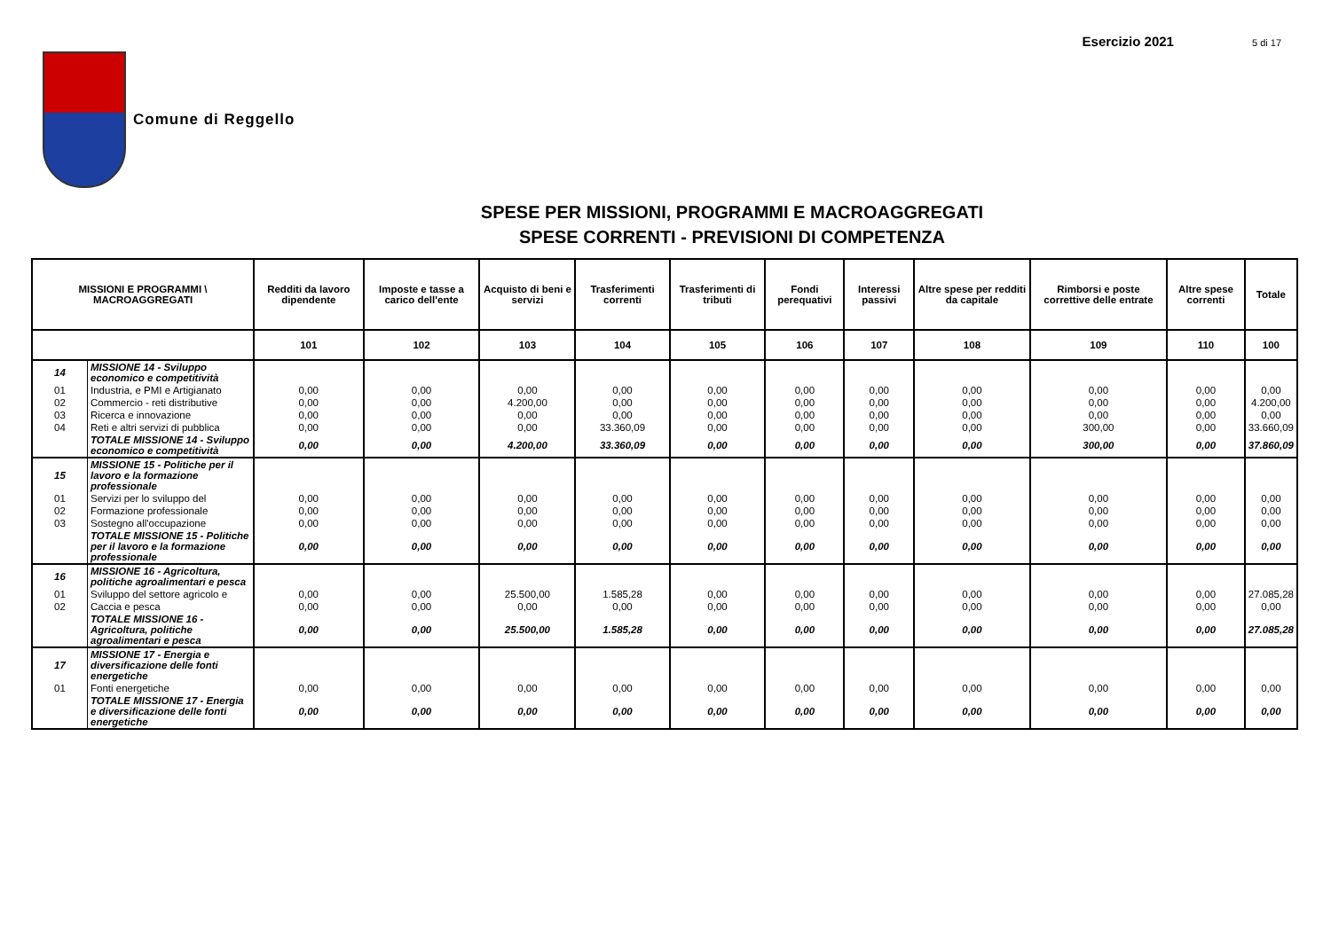Esercizio 2021 5 di 17
Comune di Reggello
SPESE PER MISSIONI, PROGRAMMI E MACROAGGREGATI
SPESE CORRENTI - PREVISIONI DI COMPETENZA
| MISSIONI E PROGRAMMI \ MACROAGGREGATI | | Redditi da lavoro dipendente | Imposte e tasse a carico dell'ente | Acquisto di beni e servizi | Trasferimenti correnti | Trasferimenti di tributi | Fondi perequativi | Interessi passivi | Altre spese per redditi da capitale | Rimborsi e poste correttive delle entrate | Altre spese correnti | Totale |
| --- | --- | --- | --- | --- | --- | --- | --- | --- | --- | --- | --- | --- |
| | | 101 | 102 | 103 | 104 | 105 | 106 | 107 | 108 | 109 | 110 | 100 |
| 14 | MISSIONE 14 - Sviluppo economico e competitività | | | | | | | | | | | |
| 01 | Industria, e PMI e Artigianato | 0,00 | 0,00 | 0,00 | 0,00 | 0,00 | 0,00 | 0,00 | 0,00 | 0,00 | 0,00 | 0,00 |
| 02 | Commercio - reti distributive | 0,00 | 0,00 | 4.200,00 | 0,00 | 0,00 | 0,00 | 0,00 | 0,00 | 0,00 | 0,00 | 4.200,00 |
| 03 | Ricerca e innovazione | 0,00 | 0,00 | 0,00 | 0,00 | 0,00 | 0,00 | 0,00 | 0,00 | 0,00 | 0,00 | 0,00 |
| 04 | Reti e altri servizi di pubblica | 0,00 | 0,00 | 0,00 | 33.360,09 | 0,00 | 0,00 | 0,00 | 0,00 | 300,00 | 0,00 | 33.660,09 |
| | TOTALE MISSIONE 14 - Sviluppo economico e competitività | 0,00 | 0,00 | 4.200,00 | 33.360,09 | 0,00 | 0,00 | 0,00 | 0,00 | 300,00 | 0,00 | 37.860,09 |
| 15 | MISSIONE 15 - Politiche per il lavoro e la formazione professionale | | | | | | | | | | | |
| 01 | Servizi per lo sviluppo del | 0,00 | 0,00 | 0,00 | 0,00 | 0,00 | 0,00 | 0,00 | 0,00 | 0,00 | 0,00 | 0,00 |
| 02 | Formazione professionale | 0,00 | 0,00 | 0,00 | 0,00 | 0,00 | 0,00 | 0,00 | 0,00 | 0,00 | 0,00 | 0,00 |
| 03 | Sostegno all'occupazione | 0,00 | 0,00 | 0,00 | 0,00 | 0,00 | 0,00 | 0,00 | 0,00 | 0,00 | 0,00 | 0,00 |
| | TOTALE MISSIONE 15 - Politiche per il lavoro e la formazione professionale | 0,00 | 0,00 | 0,00 | 0,00 | 0,00 | 0,00 | 0,00 | 0,00 | 0,00 | 0,00 | 0,00 |
| 16 | MISSIONE 16 - Agricoltura, politiche agroalimentari e pesca | | | | | | | | | | | |
| 01 | Sviluppo del settore agricolo e | 0,00 | 0,00 | 25.500,00 | 1.585,28 | 0,00 | 0,00 | 0,00 | 0,00 | 0,00 | 0,00 | 27.085,28 |
| 02 | Caccia e pesca | 0,00 | 0,00 | 0,00 | 0,00 | 0,00 | 0,00 | 0,00 | 0,00 | 0,00 | 0,00 | 0,00 |
| | TOTALE MISSIONE 16 - Agricoltura, politiche agroalimentari e pesca | 0,00 | 0,00 | 25.500,00 | 1.585,28 | 0,00 | 0,00 | 0,00 | 0,00 | 0,00 | 0,00 | 27.085,28 |
| 17 | MISSIONE 17 - Energia e diversificazione delle fonti energetiche | | | | | | | | | | | |
| 01 | Fonti energetiche | 0,00 | 0,00 | 0,00 | 0,00 | 0,00 | 0,00 | 0,00 | 0,00 | 0,00 | 0,00 | 0,00 |
| | TOTALE MISSIONE 17 - Energia e diversificazione delle fonti energetiche | 0,00 | 0,00 | 0,00 | 0,00 | 0,00 | 0,00 | 0,00 | 0,00 | 0,00 | 0,00 | 0,00 |